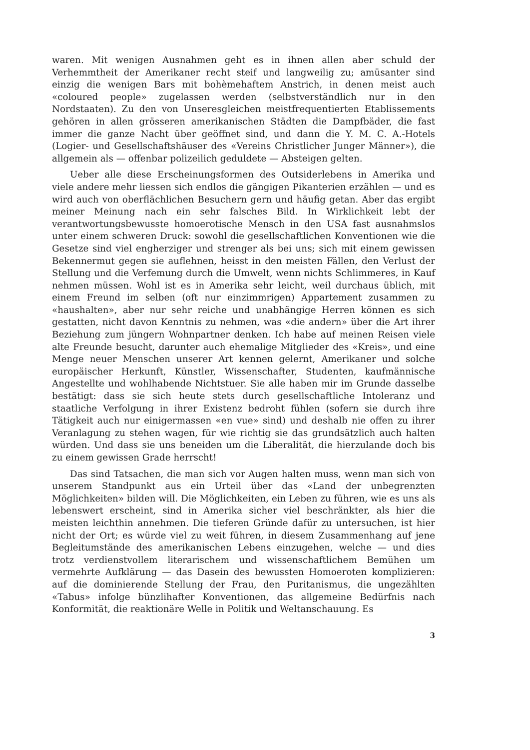waren. Mit wenigen Ausnahmen geht es in ihnen allen aber schuld der Verhemmtheit der Amerikaner recht steif und langweilig zu; amüsanter sind einzig die wenigen Bars mit bohèmehaftem Anstrich, in denen meist auch «coloured people» zugelassen werden (selbstverständlich nur in den Nordstaaten). Zu den von Unseresgleichen meistfrequentierten Etablissements gehören in allen grösseren amerikanischen Städten die Dampfbäder, die fast immer die ganze Nacht über geöffnet sind, und dann die Y. M. C. A.-Hotels (Logier- und Gesellschaftshäuser des «Vereins Christlicher Junger Männer»), die allgemein als — offenbar polizeilich geduldete — Absteigen gelten.
Ueber alle diese Erscheinungsformen des Outsiderlebens in Amerika und viele andere mehr liessen sich endlos die gängigen Pikanterien erzählen — und es wird auch von oberflächlichen Besuchern gern und häufig getan. Aber das ergibt meiner Meinung nach ein sehr falsches Bild. In Wirklichkeit lebt der verantwortungsbewusste homoerotische Mensch in den USA fast ausnahmslos unter einem schweren Druck: sowohl die gesellschaftlichen Konventionen wie die Gesetze sind viel engherziger und strenger als bei uns; sich mit einem gewissen Bekennermut gegen sie auflehnen, heisst in den meisten Fällen, den Verlust der Stellung und die Verfemung durch die Umwelt, wenn nichts Schlimmeres, in Kauf nehmen müssen. Wohl ist es in Amerika sehr leicht, weil durchaus üblich, mit einem Freund im selben (oft nur einzimmrigen) Appartement zusammen zu «haushalten», aber nur sehr reiche und unabhängige Herren können es sich gestatten, nicht davon Kenntnis zu nehmen, was «die andern» über die Art ihrer Beziehung zum jüngern Wohnpartner denken. Ich habe auf meinen Reisen viele alte Freunde besucht, darunter auch ehemalige Mitglieder des «Kreis», und eine Menge neuer Menschen unserer Art kennen gelernt, Amerikaner und solche europäischer Herkunft, Künstler, Wissenschafter, Studenten, kaufmännische Angestellte und wohlhabende Nichtstuer. Sie alle haben mir im Grunde dasselbe bestätigt: dass sie sich heute stets durch gesellschaftliche Intoleranz und staatliche Verfolgung in ihrer Existenz bedroht fühlen (sofern sie durch ihre Tätigkeit auch nur einigermassen «en vue» sind) und deshalb nie offen zu ihrer Veranlagung zu stehen wagen, für wie richtig sie das grundsätzlich auch halten würden. Und dass sie uns beneiden um die Liberalität, die hierzulande doch bis zu einem gewissen Grade herrscht!
Das sind Tatsachen, die man sich vor Augen halten muss, wenn man sich von unserem Standpunkt aus ein Urteil über das «Land der unbegrenzten Möglichkeiten» bilden will. Die Möglichkeiten, ein Leben zu führen, wie es uns als lebenswert erscheint, sind in Amerika sicher viel beschränkter, als hier die meisten leichthin annehmen. Die tieferen Gründe dafür zu untersuchen, ist hier nicht der Ort; es würde viel zu weit führen, in diesem Zusammenhang auf jene Begleitumstände des amerikanischen Lebens einzugehen, welche — und dies trotz verdienstvollem literarischem und wissenschaftlichem Bemühen um vermehrte Aufklärung — das Dasein des bewussten Homoeroten komplizieren: auf die dominierende Stellung der Frau, den Puritanismus, die ungezählten «Tabus» infolge bünzlihafter Konventionen, das allgemeine Bedürfnis nach Konformität, die reaktionäre Welle in Politik und Weltanschauung. Es
3